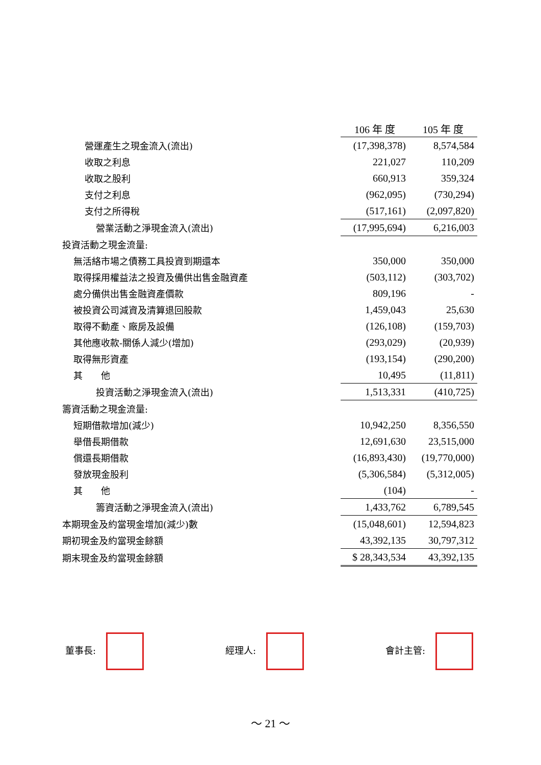| | 106 年 度 | 105 年 度 |
| 營運產生之現金流入(流出) | (17,398,378) | 8,574,584 |
| 收取之利息 | 221,027 | 110,209 |
| 收取之股利 | 660,913 | 359,324 |
| 支付之利息 | (962,095) | (730,294) |
| 支付之所得稅 | (517,161) | (2,097,820) |
| 營業活動之淨現金流入(流出) | (17,995,694) | 6,216,003 |
| 投資活動之現金流量: | | |
| 無活絡市場之債務工具投資到期還本 | 350,000 | 350,000 |
| 取得採用權益法之投資及備供出售金融資產 | (503,112) | (303,702) |
| 處分備供出售金融資產價款 | 809,196 | - |
| 被投資公司減資及清算退回股款 | 1,459,043 | 25,630 |
| 取得不動產、廠房及設備 | (126,108) | (159,703) |
| 其他應收款-關係人減少(增加) | (293,029) | (20,939) |
| 取得無形資產 | (193,154) | (290,200) |
| 其 他 | 10,495 | (11,811) |
| 投資活動之淨現金流入(流出) | 1,513,331 | (410,725) |
| 籌資活動之現金流量: | | |
| 短期借款增加(減少) | 10,942,250 | 8,356,550 |
| 舉借長期借款 | 12,691,630 | 23,515,000 |
| 償還長期借款 | (16,893,430) | (19,770,000) |
| 發放現金股利 | (5,306,584) | (5,312,005) |
| 其 他 | (104) | - |
| 籌資活動之淨現金流入(流出) | 1,433,762 | 6,789,545 |
| 本期現金及約當現金增加(減少)數 | (15,048,601) | 12,594,823 |
| 期初現金及約當現金餘額 | 43,392,135 | 30,797,312 |
| 期末現金及約當現金餘額 | $ 28,343,534 | 43,392,135 |
董事長: 經理人: 會計主管:
～ 21 ～